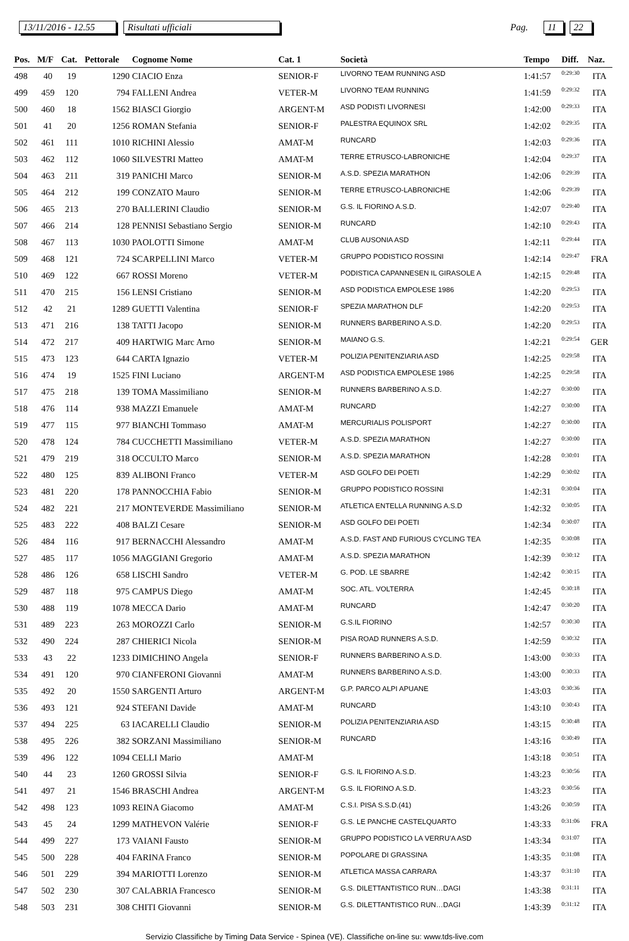13/11/2016 - 12.55 Risultati ufficiali Pag. 11 22
| Pos. | M/F | Cat. | Pettorale | Cognome Nome | Cat. 1 | Società | Tempo | Diff. | Naz. |
| --- | --- | --- | --- | --- | --- | --- | --- | --- | --- |
| 498 | 40 | 19 | 1290 | CIACIO Enza | SENIOR-F | LIVORNO TEAM RUNNING ASD | 1:41:57 | 0:29:30 | ITA |
| 499 | 459 | 120 | 794 | FALLENI Andrea | VETER-M | LIVORNO TEAM RUNNING | 1:41:59 | 0:29:32 | ITA |
| 500 | 460 | 18 | 1562 | BIASCI Giorgio | ARGENT-M | ASD PODISTI LIVORNESI | 1:42:00 | 0:29:33 | ITA |
| 501 | 41 | 20 | 1256 | ROMAN Stefania | SENIOR-F | PALESTRA EQUINOX SRL | 1:42:02 | 0:29:35 | ITA |
| 502 | 461 | 111 | 1010 | RICHINI Alessio | AMAT-M | RUNCARD | 1:42:03 | 0:29:36 | ITA |
| 503 | 462 | 112 | 1060 | SILVESTRI Matteo | AMAT-M | TERRE ETRUSCO-LABRONICHE | 1:42:04 | 0:29:37 | ITA |
| 504 | 463 | 211 | 319 | PANICHI Marco | SENIOR-M | A.S.D. SPEZIA MARATHON | 1:42:06 | 0:29:39 | ITA |
| 505 | 464 | 212 | 199 | CONZATO Mauro | SENIOR-M | TERRE ETRUSCO-LABRONICHE | 1:42:06 | 0:29:39 | ITA |
| 506 | 465 | 213 | 270 | BALLERINI Claudio | SENIOR-M | G.S. IL FIORINO A.S.D. | 1:42:07 | 0:29:40 | ITA |
| 507 | 466 | 214 | 128 | PENNISI Sebastiano Sergio | SENIOR-M | RUNCARD | 1:42:10 | 0:29:43 | ITA |
| 508 | 467 | 113 | 1030 | PAOLOTTI Simone | AMAT-M | CLUB AUSONIA ASD | 1:42:11 | 0:29:44 | ITA |
| 509 | 468 | 121 | 724 | SCARPELLINI Marco | VETER-M | GRUPPO PODISTICO ROSSINI | 1:42:14 | 0:29:47 | FRA |
| 510 | 469 | 122 | 667 | ROSSI Moreno | VETER-M | PODISTICA CAPANNESEN IL GIRASOLE A | 1:42:15 | 0:29:48 | ITA |
| 511 | 470 | 215 | 156 | LENSI Cristiano | SENIOR-M | ASD PODISTICA EMPOLESE 1986 | 1:42:20 | 0:29:53 | ITA |
| 512 | 42 | 21 | 1289 | GUETTI Valentina | SENIOR-F | SPEZIA MARATHON DLF | 1:42:20 | 0:29:53 | ITA |
| 513 | 471 | 216 | 138 | TATTI Jacopo | SENIOR-M | RUNNERS BARBERINO A.S.D. | 1:42:20 | 0:29:53 | ITA |
| 514 | 472 | 217 | 409 | HARTWIG Marc Arno | SENIOR-M | MAIANO G.S. | 1:42:21 | 0:29:54 | GER |
| 515 | 473 | 123 | 644 | CARTA Ignazio | VETER-M | POLIZIA PENITENZIARIA ASD | 1:42:25 | 0:29:58 | ITA |
| 516 | 474 | 19 | 1525 | FINI Luciano | ARGENT-M | ASD PODISTICA EMPOLESE 1986 | 1:42:25 | 0:29:58 | ITA |
| 517 | 475 | 218 | 139 | TOMA Massimiliano | SENIOR-M | RUNNERS BARBERINO A.S.D. | 1:42:27 | 0:30:00 | ITA |
| 518 | 476 | 114 | 938 | MAZZI Emanuele | AMAT-M | RUNCARD | 1:42:27 | 0:30:00 | ITA |
| 519 | 477 | 115 | 977 | BIANCHI Tommaso | AMAT-M | MERCURIALIS POLISPORT | 1:42:27 | 0:30:00 | ITA |
| 520 | 478 | 124 | 784 | CUCCHETTI Massimiliano | VETER-M | A.S.D. SPEZIA MARATHON | 1:42:27 | 0:30:00 | ITA |
| 521 | 479 | 219 | 318 | OCCULTO Marco | SENIOR-M | A.S.D. SPEZIA MARATHON | 1:42:28 | 0:30:01 | ITA |
| 522 | 480 | 125 | 839 | ALIBONI Franco | VETER-M | ASD GOLFO DEI POETI | 1:42:29 | 0:30:02 | ITA |
| 523 | 481 | 220 | 178 | PANNOCCHIA Fabio | SENIOR-M | GRUPPO PODISTICO ROSSINI | 1:42:31 | 0:30:04 | ITA |
| 524 | 482 | 221 | 217 | MONTEVERDE Massimiliano | SENIOR-M | ATLETICA ENTELLA RUNNING A.S.D | 1:42:32 | 0:30:05 | ITA |
| 525 | 483 | 222 | 408 | BALZI Cesare | SENIOR-M | ASD GOLFO DEI POETI | 1:42:34 | 0:30:07 | ITA |
| 526 | 484 | 116 | 917 | BERNACCHI Alessandro | AMAT-M | A.S.D. FAST AND FURIOUS CYCLING TEA | 1:42:35 | 0:30:08 | ITA |
| 527 | 485 | 117 | 1056 | MAGGIANI Gregorio | AMAT-M | A.S.D. SPEZIA MARATHON | 1:42:39 | 0:30:12 | ITA |
| 528 | 486 | 126 | 658 | LISCHI Sandro | VETER-M | G. POD. LE SBARRE | 1:42:42 | 0:30:15 | ITA |
| 529 | 487 | 118 | 975 | CAMPUS Diego | AMAT-M | SOC. ATL. VOLTERRA | 1:42:45 | 0:30:18 | ITA |
| 530 | 488 | 119 | 1078 | MECCA Dario | AMAT-M | RUNCARD | 1:42:47 | 0:30:20 | ITA |
| 531 | 489 | 223 | 263 | MOROZZI Carlo | SENIOR-M | G.S.IL FIORINO | 1:42:57 | 0:30:30 | ITA |
| 532 | 490 | 224 | 287 | CHIERICI Nicola | SENIOR-M | PISA ROAD RUNNERS A.S.D. | 1:42:59 | 0:30:32 | ITA |
| 533 | 43 | 22 | 1233 | DIMICHINO Angela | SENIOR-F | RUNNERS BARBERINO A.S.D. | 1:43:00 | 0:30:33 | ITA |
| 534 | 491 | 120 | 970 | CIANFERONI Giovanni | AMAT-M | RUNNERS BARBERINO A.S.D. | 1:43:00 | 0:30:33 | ITA |
| 535 | 492 | 20 | 1550 | SARGENTI Arturo | ARGENT-M | G.P. PARCO ALPI APUANE | 1:43:03 | 0:30:36 | ITA |
| 536 | 493 | 121 | 924 | STEFANI Davide | AMAT-M | RUNCARD | 1:43:10 | 0:30:43 | ITA |
| 537 | 494 | 225 | 63 | IACARELLI Claudio | SENIOR-M | POLIZIA PENITENZIARIA ASD | 1:43:15 | 0:30:48 | ITA |
| 538 | 495 | 226 | 382 | SORZANI Massimiliano | SENIOR-M | RUNCARD | 1:43:16 | 0:30:49 | ITA |
| 539 | 496 | 122 | 1094 | CELLI Mario | AMAT-M | | 1:43:18 | 0:30:51 | ITA |
| 540 | 44 | 23 | 1260 | GROSSI Silvia | SENIOR-F | G.S. IL FIORINO A.S.D. | 1:43:23 | 0:30:56 | ITA |
| 541 | 497 | 21 | 1546 | BRASCHI Andrea | ARGENT-M | G.S. IL FIORINO A.S.D. | 1:43:23 | 0:30:56 | ITA |
| 542 | 498 | 123 | 1093 | REINA Giacomo | AMAT-M | C.S.I. PISA S.S.D.(41) | 1:43:26 | 0:30:59 | ITA |
| 543 | 45 | 24 | 1299 | MATHEVON Valérie | SENIOR-F | G.S. LE PANCHE CASTELQUARTO | 1:43:33 | 0:31:06 | FRA |
| 544 | 499 | 227 | 173 | VAIANI Fausto | SENIOR-M | GRUPPO PODISTICO LA VERRU'A ASD | 1:43:34 | 0:31:07 | ITA |
| 545 | 500 | 228 | 404 | FARINA Franco | SENIOR-M | POPOLARE DI GRASSINA | 1:43:35 | 0:31:08 | ITA |
| 546 | 501 | 229 | 394 | MARIOTTI Lorenzo | SENIOR-M | ATLETICA MASSA CARRARA | 1:43:37 | 0:31:10 | ITA |
| 547 | 502 | 230 | 307 | CALABRIA Francesco | SENIOR-M | G.S. DILETTANTISTICO RUN…DAGI | 1:43:38 | 0:31:11 | ITA |
| 548 | 503 | 231 | 308 | CHITI Giovanni | SENIOR-M | G.S. DILETTANTISTICO RUN…DAGI | 1:43:39 | 0:31:12 | ITA |
Servizio Classifiche by Timing Data Service - Spinea (VE). Classifiche on-line su: www.tds-live.com